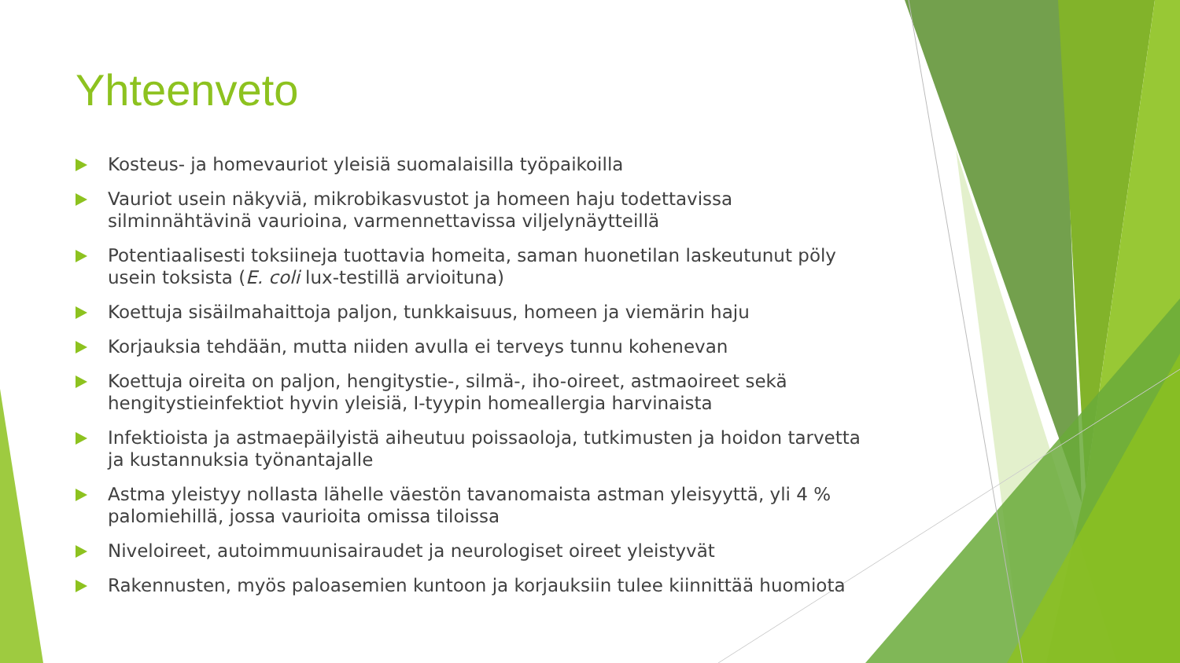Yhteenveto
Kosteus- ja homevauriot yleisiä suomalaisilla työpaikoilla
Vauriot usein näkyviä, mikrobikasvustot ja homeen haju todettavissa silminnähtävinä vaurioina, varmennettavissa viljelynäytteillä
Potentiaalisesti toksiineja tuottavia homeita, saman huonetilan laskeutunut pöly usein toksista (E. coli lux-testillä arvioituna)
Koettuja sisäilmahaittoja paljon, tunkkaisuus, homeen ja viemärin haju
Korjauksia tehdään, mutta niiden avulla ei terveys tunnu kohenevan
Koettuja oireita on paljon, hengitystie-, silmä-, iho-oireet, astmaoireet sekä hengitystieinfektiot hyvin yleisiä, I-tyypin homeallergia harvinaista
Infektioista ja astmaepäilyistä aiheutuu poissaoloja, tutkimusten ja hoidon tarvetta ja kustannuksia työnantajalle
Astma yleistyy nollasta lähelle väestön tavanomaista astman yleisyyttä, yli 4 % palomiehillä, jossa vaurioita omissa tiloissa
Niveloireet, autoimmuunisairaudet ja neurologiset oireet yleistyvät
Rakennusten, myös paloasemien kuntoon ja korjauksiin tulee kiinnittää huomiota